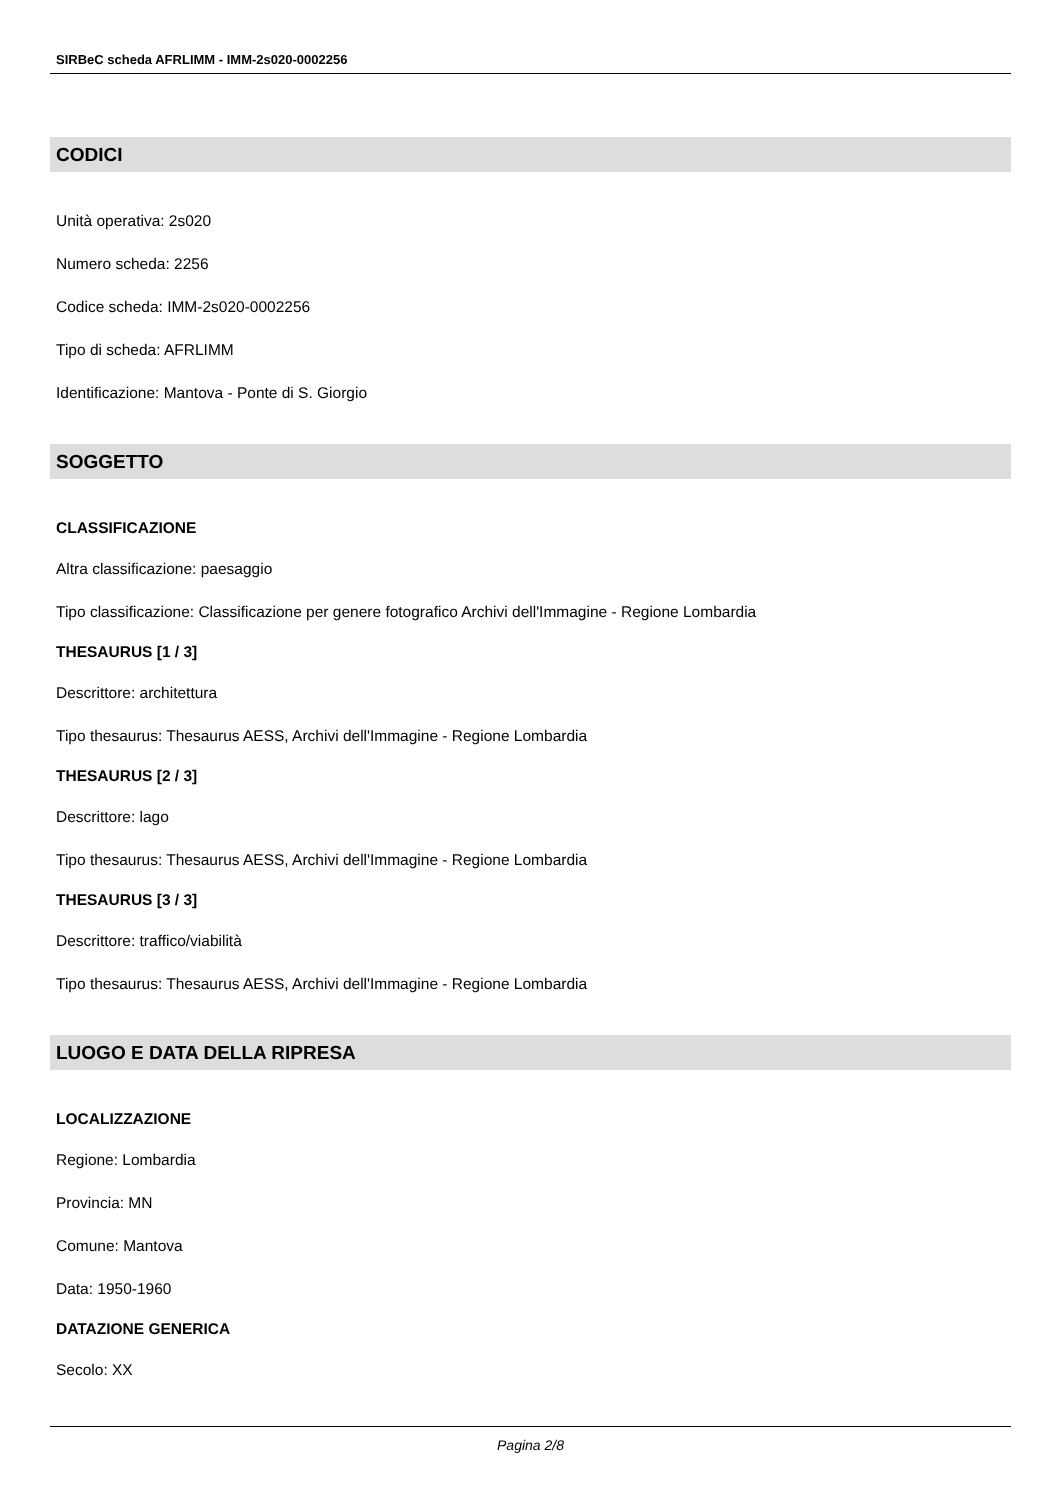SIRBeC scheda AFRLIMM - IMM-2s020-0002256
CODICI
Unità operativa: 2s020
Numero scheda: 2256
Codice scheda: IMM-2s020-0002256
Tipo di scheda: AFRLIMM
Identificazione: Mantova - Ponte di S. Giorgio
SOGGETTO
CLASSIFICAZIONE
Altra classificazione: paesaggio
Tipo classificazione: Classificazione per genere fotografico Archivi dell'Immagine - Regione Lombardia
THESAURUS [1 / 3]
Descrittore: architettura
Tipo thesaurus: Thesaurus AESS, Archivi dell'Immagine - Regione Lombardia
THESAURUS [2 / 3]
Descrittore: lago
Tipo thesaurus: Thesaurus AESS, Archivi dell'Immagine - Regione Lombardia
THESAURUS [3 / 3]
Descrittore: traffico/viabilità
Tipo thesaurus: Thesaurus AESS, Archivi dell'Immagine - Regione Lombardia
LUOGO E DATA DELLA RIPRESA
LOCALIZZAZIONE
Regione: Lombardia
Provincia: MN
Comune: Mantova
Data: 1950-1960
DATAZIONE GENERICA
Secolo: XX
Pagina 2/8